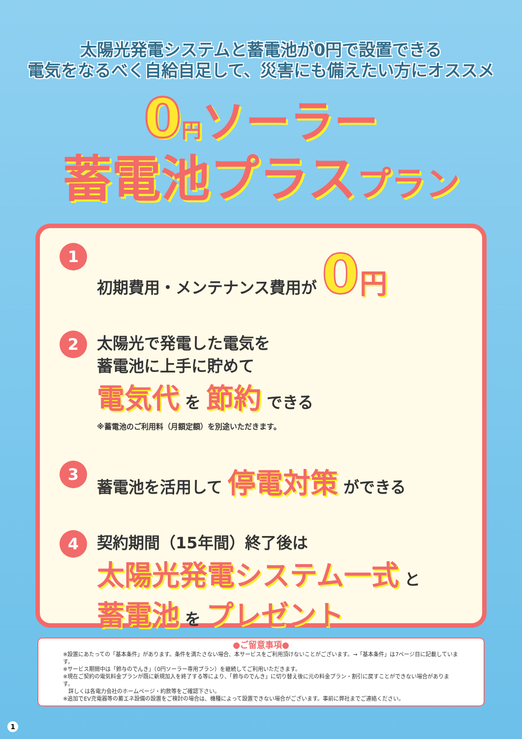太陽光発電システムと蓄電池が0円で設置できる
電気をなるべく自給自足して、災害にも備えたい方にオススメ
0 円ソーラー
蓄電池プラスプラン
1
初期費用・メンテナンス費用が 0 円
2
太陽光で発電した電気を
蓄電池に上手に貯めて
電気代 を 節約 できる
※蓄電池のご利用料（月額定額）を別途いただきます。
3
蓄電池を活用して 停電対策 ができる
4
契約期間（15年間）終了後は
太陽光発電システム一式 と
蓄電池 を プレゼント
●ご留意事項●
※設置にあたっての「基本条件」があります。条件を満たさない場合、本サービスをご利用頂けないことがございます。→「基本条件」は7ページ目に記載しています。
※サービス期間中は「鈴与のでんき」（0円ソーラー専用プラン）を継続してご利用いただきます。
※現在ご契約の電気料金プランが既に新規加入を終了する等により、「鈴与のでんき」に切り替え後に元の料金プラン・割引に戻すことができない場合があります。
　詳しくは各電力会社のホームページ・約款等をご確認下さい。
※追加でEV充電器等の蓄エネ設備の設置をご検討の場合は、機種によって設置できない場合がございます。事前に弊社までご連絡ください。
1